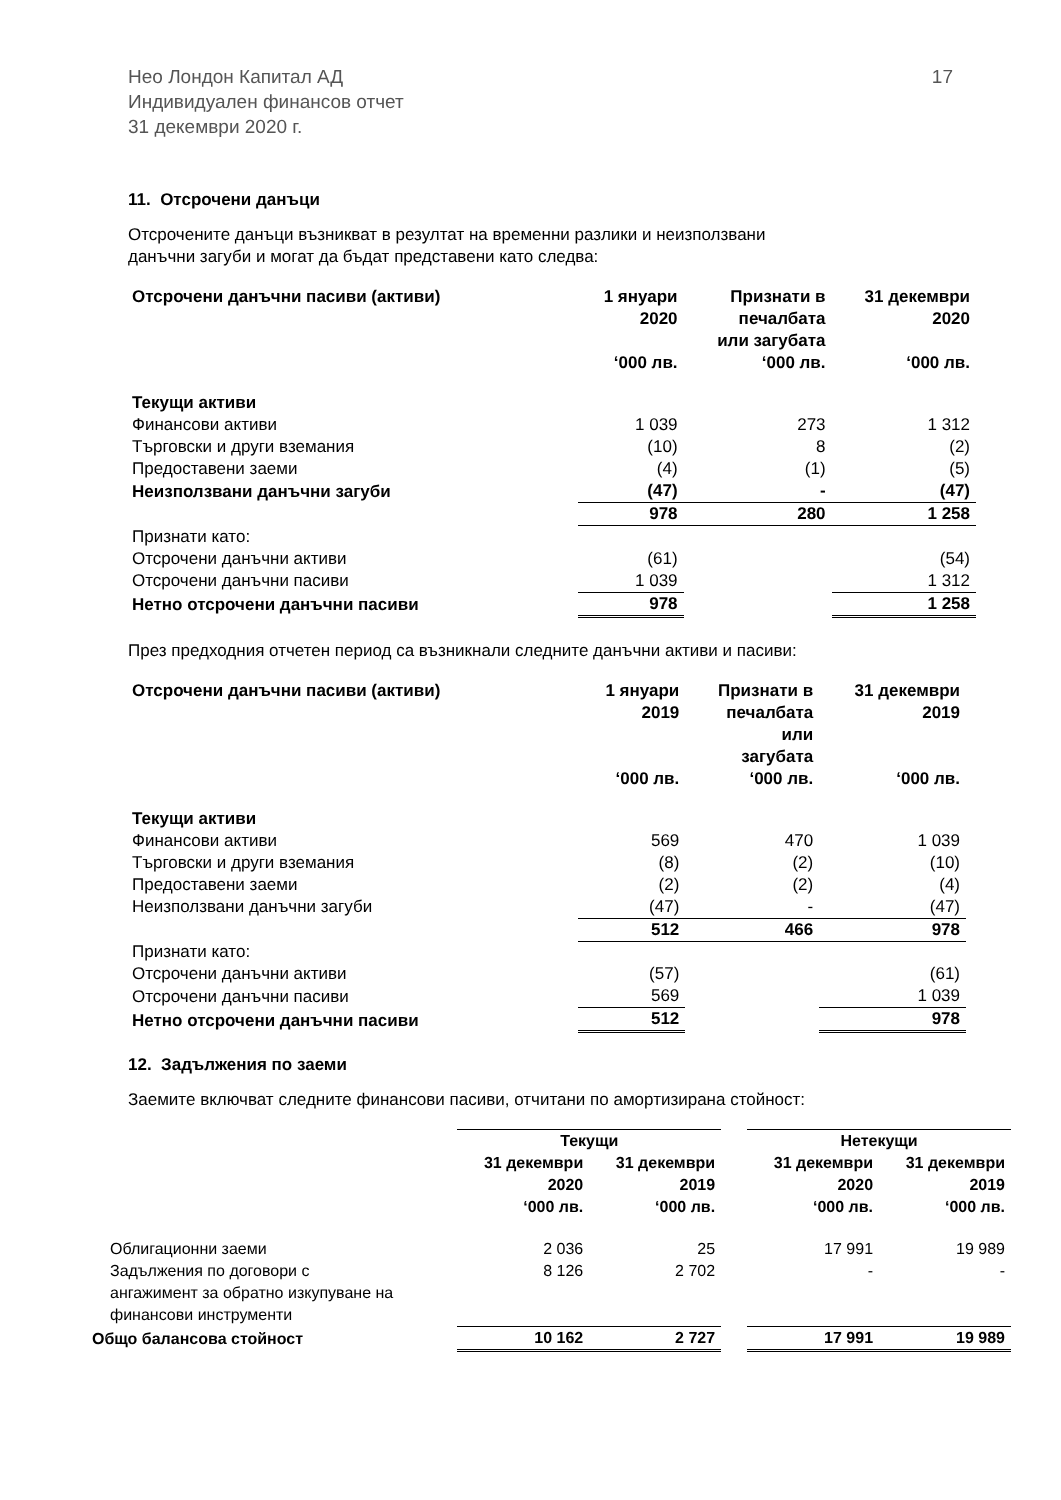Нео Лондон Капитал АД
Индивидуален финансов отчет
31 декември 2020 г.
17
11. Отсрочени данъци
Отсрочените данъци възникват в резултат на временни разлики и неизползвани
данъчни загуби и могат да бъдат представени като следва:
| Отсрочени данъчни пасиви (активи) | 1 януари 2020 ‘000 лв. | Признати в печалбата или загубата ‘000 лв. | 31 декември 2020 ‘000 лв. |
| --- | --- | --- | --- |
| Текущи активи | | | |
| Финансови активи | 1 039 | 273 | 1 312 |
| Търговски и други вземания | (10) | 8 | (2) |
| Предоставени заеми | (4) | (1) | (5) |
| Неизползвани данъчни загуби | (47) | - | (47) |
| | 978 | 280 | 1 258 |
| Признати като: | | | |
| Отсрочени данъчни активи | (61) | | (54) |
| Отсрочени данъчни пасиви | 1 039 | | 1 312 |
| Нетно отсрочени данъчни пасиви | 978 | | 1 258 |
През предходния отчетен период са възникнали следните данъчни активи и пасиви:
| Отсрочени данъчни пасиви (активи) | 1 януари 2019 ‘000 лв. | Признати в печалбата или загубата ‘000 лв. | 31 декември 2019 ‘000 лв. |
| --- | --- | --- | --- |
| Текущи активи | | | |
| Финансови активи | 569 | 470 | 1 039 |
| Търговски и други вземания | (8) | (2) | (10) |
| Предоставени заеми | (2) | (2) | (4) |
| Неизползвани данъчни загуби | (47) | - | (47) |
| | 512 | 466 | 978 |
| Признати като: | | | |
| Отсрочени данъчни активи | (57) | | (61) |
| Отсрочени данъчни пасиви | 569 | | 1 039 |
| Нетно отсрочени данъчни пасиви | 512 | | 978 |
12. Задължения по заеми
Заемите включват следните финансови пасиви, отчитани по амортизирана стойност:
| | Текущи | | | Нетекущи | |
| --- | --- | --- | --- | --- | --- |
| | 31 декември 2020 ‘000 лв. | 31 декември 2019 ‘000 лв. | | 31 декември 2020 ‘000 лв. | 31 декември 2019 ‘000 лв. |
| Облигационни заеми | 2 036 | 25 | | 17 991 | 19 989 |
| Задължения по договори с ангажимент за обратно изкупуване на финансови инструменти | 8 126 | 2 702 | | - | - |
| Общо балансова стойност | 10 162 | 2 727 | | 17 991 | 19 989 |